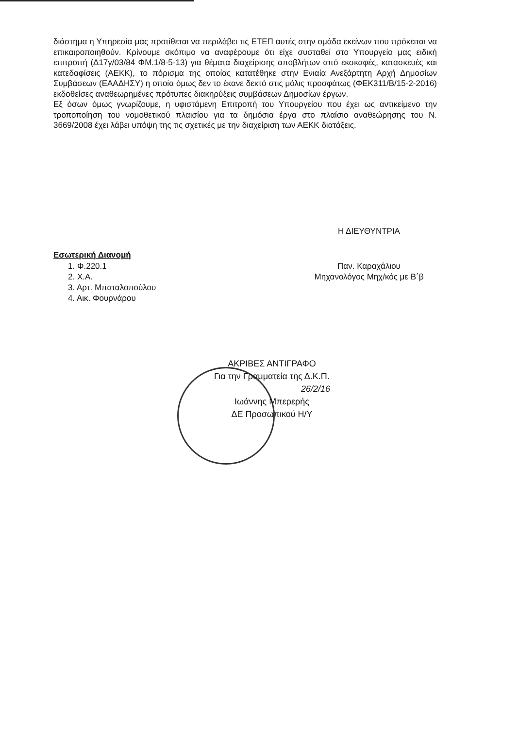διάστημα η Υπηρεσία μας προτίθεται να περιλάβει τις ΕΤΕΠ αυτές στην ομάδα εκείνων που πρόκειται να επικαιροποιηθούν. Κρίνουμε σκόπιμο να αναφέρουμε ότι είχε συσταθεί στο Υπουργείο μας ειδική επιτροπή (Δ17γ/03/84 ΦΜ.1/8-5-13) για θέματα διαχείρισης αποβλήτων από εκσκαφές, κατασκευές και κατεδαφίσεις (ΑΕΚΚ), το πόρισμα της οποίας κατατέθηκε στην Ενιαία Ανεξάρτητη Αρχή Δημοσίων Συμβάσεων (ΕΑΑΔΗΣΥ) η οποία όμως δεν το έκανε δεκτό στις μόλις προσφάτως (ΦΕΚ311/Β/15-2-2016) εκδοθείσες αναθεωρημένες πρότυπες διακηρύξεις συμβάσεων Δημοσίων έργων.
Εξ όσων όμως γνωρίζουμε, η υφιστάμενη Επιτροπή του Υπουργείου που έχει ως αντικείμενο την τροποποίηση του νομοθετικού πλαισίου για τα δημόσια έργα στο πλαίσιο αναθεώρησης του Ν. 3669/2008 έχει λάβει υπόψη της τις σχετικές με την διαχείριση των ΑΕΚΚ διατάξεις.
Εσωτερική Διανομή
1. Φ.220.1
2. Χ.Α.
3. Αρτ. Μπαταλοπούλου
4. Αικ. Φουρνάρου
Η ΔΙΕΥΘΥΝΤΡΙΑ
Παν. Καραχάλιου
Μηχανολόγος Μηχ/κός με Β΄β
ΑΚΡΙΒΕΣ ΑΝΤΙΓΡΑΦΟ
Για την Γραμματεία της Δ.Κ.Π.
26/2/16
Ιωάννης Μπερερής
ΔΕ Προσωπικού Η/Υ